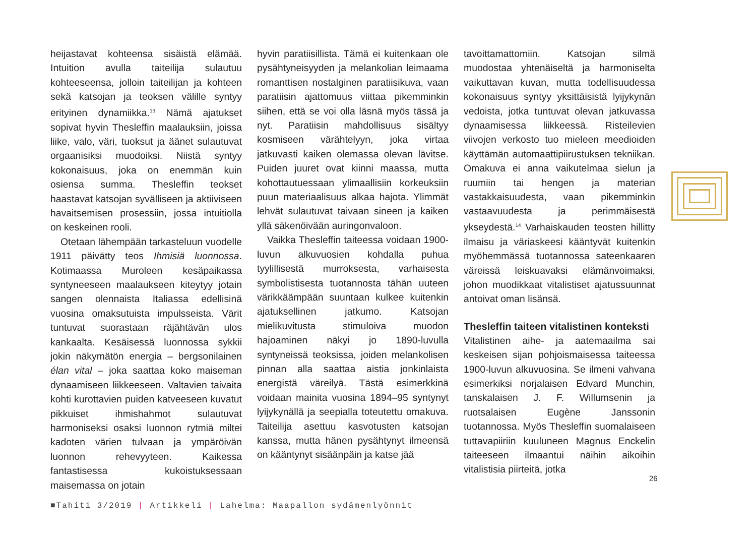heijastavat kohteensa sisäistä elämää. Intuition avulla taiteilija sulautuu kohteeseensa, jolloin taiteilijan ja kohteen sekä katsojan ja teoksen välille syntyy erityinen dynamiikka.<sup>13</sup> Nämä ajatukset sopivat hyvin Thesleffin maalauksiin, joissa liike, valo, väri, tuoksut ja äänet sulautuvat orgaanisiksi muodoiksi. Niistä syntyy kokonaisuus, joka on enemmän kuin osiensa summa. Thesleffin teokset haastavat katsojan syvälliseen ja aktiiviseen havaitsemisen prosessiin, jossa intuitiolla on keskeinen rooli.
Otetaan lähempään tarkasteluun vuodelle 1911 päivätty teos Ihmisiä luonnossa. Kotimaassa Muroleen kesäpaikassa syntyneeseen maalaukseen kiteytyy jotain sangen olennaista Italiassa edellisinä vuosina omaksutuista impulsseista. Värit tuntuvat suorastaan räjähtävän ulos kankaalta. Kesäisessä luonnossa sykkii jokin näkymätön energia – bergsonilainen élan vital – joka saattaa koko maiseman dynaamiseen liikkeeseen. Valtavien taivaita kohti kurottavien puiden katveeseen kuvatut pikkuiset ihmishahmot sulautuvat harmoniseksi osaksi luonnon rytmiä miltei kadoten värien tulvaan ja ympäröivän luonnon rehevyyteen. Kaikessa fantastisessa kukoistuksessaan maisemassa on jotain
hyvin paratiisillista. Tämä ei kuitenkaan ole pysähtyneisyyden ja melankolian leimaama romanttisen nostalginen paratiisikuva, vaan paratiisin ajattomuus viittaa pikemminkin siihen, että se voi olla läsnä myös tässä ja nyt. Paratiisin mahdollisuus sisältyy kosmiseen värähtelyyn, joka virtaa jatkuvasti kaiken olemassa olevan lävitse. Puiden juuret ovat kiinni maassa, mutta kohottautuessaan ylimaallisiin korkeuksiin puun materiaalisuus alkaa hajota. Ylimmät lehvät sulautuvat taivaan sineen ja kaiken yllä säkenöivään auringonvaloon.
Vaikka Thesleffin taiteessa voidaan 1900-luvun alkuvuosien kohdalla puhua tyylillisestä murroksesta, varhaisesta symbolistisesta tuotannosta tähän uuteen värikkäämpään suuntaan kulkee kuitenkin ajatuksellinen jatkumo. Katsojan mielikuvitusta stimuloiva muodon hajoaminen näkyi jo 1890-luvulla syntyneissä teoksissa, joiden melankolisen pinnan alla saattaa aistia jonkinlaista energistä väreilyä. Tästä esimerkkinä voidaan mainita vuosina 1894–95 syntynyt lyijykynällä ja seepialla toteutettu omakuva. Taiteilija asettuu kasvotusten katsojan kanssa, mutta hänen pysähtynyt ilmeensä on kääntynyt sisäänpäin ja katse jää
tavoittamattomiin. Katsojan silmä muodostaa yhtenäiseltä ja harmoniselta vaikuttavan kuvan, mutta todellisuudessa kokonaisuus syntyy yksittäisistä lyijykynän vedoista, jotka tuntuvat olevan jatkuvassa dynaamisessa liikkeessä. Risteilevien viivojen verkosto tuo mieleen meedioiden käyttämän automaattipiirustuksen tekniikan. Omakuva ei anna vaikutelmaa sielun ja ruumiin tai hengen ja materian vastakkaisuudesta, vaan pikemminkin vastaavuudesta ja perimmäisestä ykseydestä.<sup>14</sup> Varhaiskauden teosten hillitty ilmaisu ja väriaskeesi kääntyvät kuitenkin myöhemmässä tuotannossa sateenkaaren väreissä leiskuavaksi elämänvoimaksi, johon muodikkaat vitalistiset ajatussuunnat antoivat oman lisänsä.
Thesleffin taiteen vitalistinen konteksti
Vitalistinen aihe- ja aatemaailma sai keskeisen sijan pohjoismaisessa taiteessa 1900-luvun alkuvuosina. Se ilmeni vahvana esimerkiksi norjalaisen Edvard Munchin, tanskalaisen J. F. Willumsenin ja ruotsalaisen Eugène Janssonin tuotannossa. Myös Thesleffin suomalaiseen tuttavapiiriin kuuluneen Magnus Enckelin taiteeseen ilmaantui näihin aikoihin vitalistisia piirteitä, jotka
26
■Tahiti 3/2019 | Artikkeli | Lahelma: Maapallon sydämenlyönnit